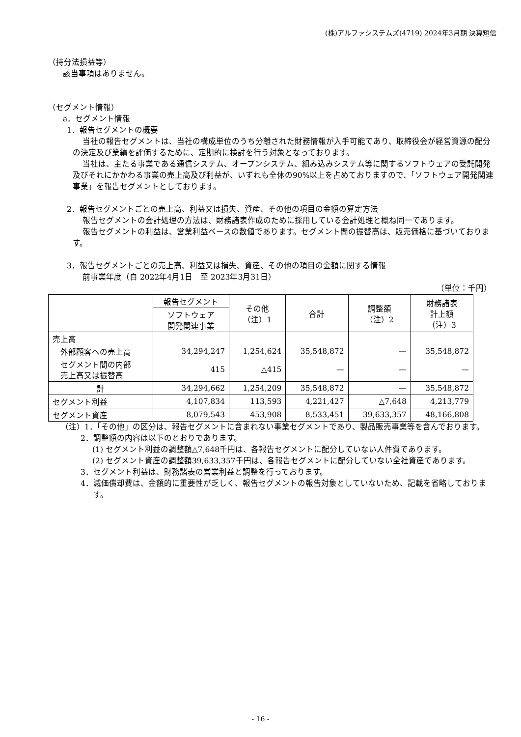(株)アルファシステムズ(4719) 2024年3月期 決算短信
（持分法損益等）
該当事項はありません。
（セグメント情報）
a．セグメント情報
1．報告セグメントの概要
当社の報告セグメントは、当社の構成単位のうち分離された財務情報が入手可能であり、取締役会が経営資源の配分の決定及び業績を評価するために、定期的に検討を行う対象となっております。
当社は、主たる事業である通信システム、オープンシステム、組み込みシステム等に関するソフトウェアの受託開発及びそれにかかわる事業の売上高及び利益が、いずれも全体の90%以上を占めておりますので、「ソフトウェア開発関連事業」を報告セグメントとしております。
2．報告セグメントごとの売上高、利益又は損失、資産、その他の項目の金額の算定方法
報告セグメントの会計処理の方法は、財務諸表作成のために採用している会計処理と概ね同一であります。
報告セグメントの利益は、営業利益ベースの数値であります。セグメント間の振替高は、販売価格に基づいております。
3．報告セグメントごとの売上高、利益又は損失、資産、その他の項目の金額に関する情報
前事業年度（自 2022年4月1日　至 2023年3月31日）
（単位：千円）
| | 報告セグメント | その他 （注）1 | 合計 | 調整額 （注）2 | 財務諸表 計上額 （注）3 |
| --- | --- | --- | --- | --- | --- |
| | ソフトウェア 開発関連事業 | | | | |
| 売上高 | | | | | |
| 外部顧客への売上高 | 34,294,247 | 1,254,624 | 35,548,872 | — | 35,548,872 |
| セグメント間の内部 売上高又は振替高 | 415 | △415 | — | — | — |
| 計 | 34,294,662 | 1,254,209 | 35,548,872 | — | 35,548,872 |
| セグメント利益 | 4,107,834 | 113,593 | 4,221,427 | △7,648 | 4,213,779 |
| セグメント資産 | 8,079,543 | 453,908 | 8,533,451 | 39,633,357 | 48,166,808 |
（注）1．「その他」の区分は、報告セグメントに含まれない事業セグメントであり、製品販売事業等を含んでおります。
2．調整額の内容は以下のとおりであります。
(1) セグメント利益の調整額△7,648千円は、各報告セグメントに配分していない人件費であります。
(2) セグメント資産の調整額39,633,357千円は、各報告セグメントに配分していない全社資産であります。
3．セグメント利益は、財務諸表の営業利益と調整を行っております。
4．減価償却費は、金額的に重要性が乏しく、報告セグメントの報告対象としていないため、記載を省略しております。
- 16 -